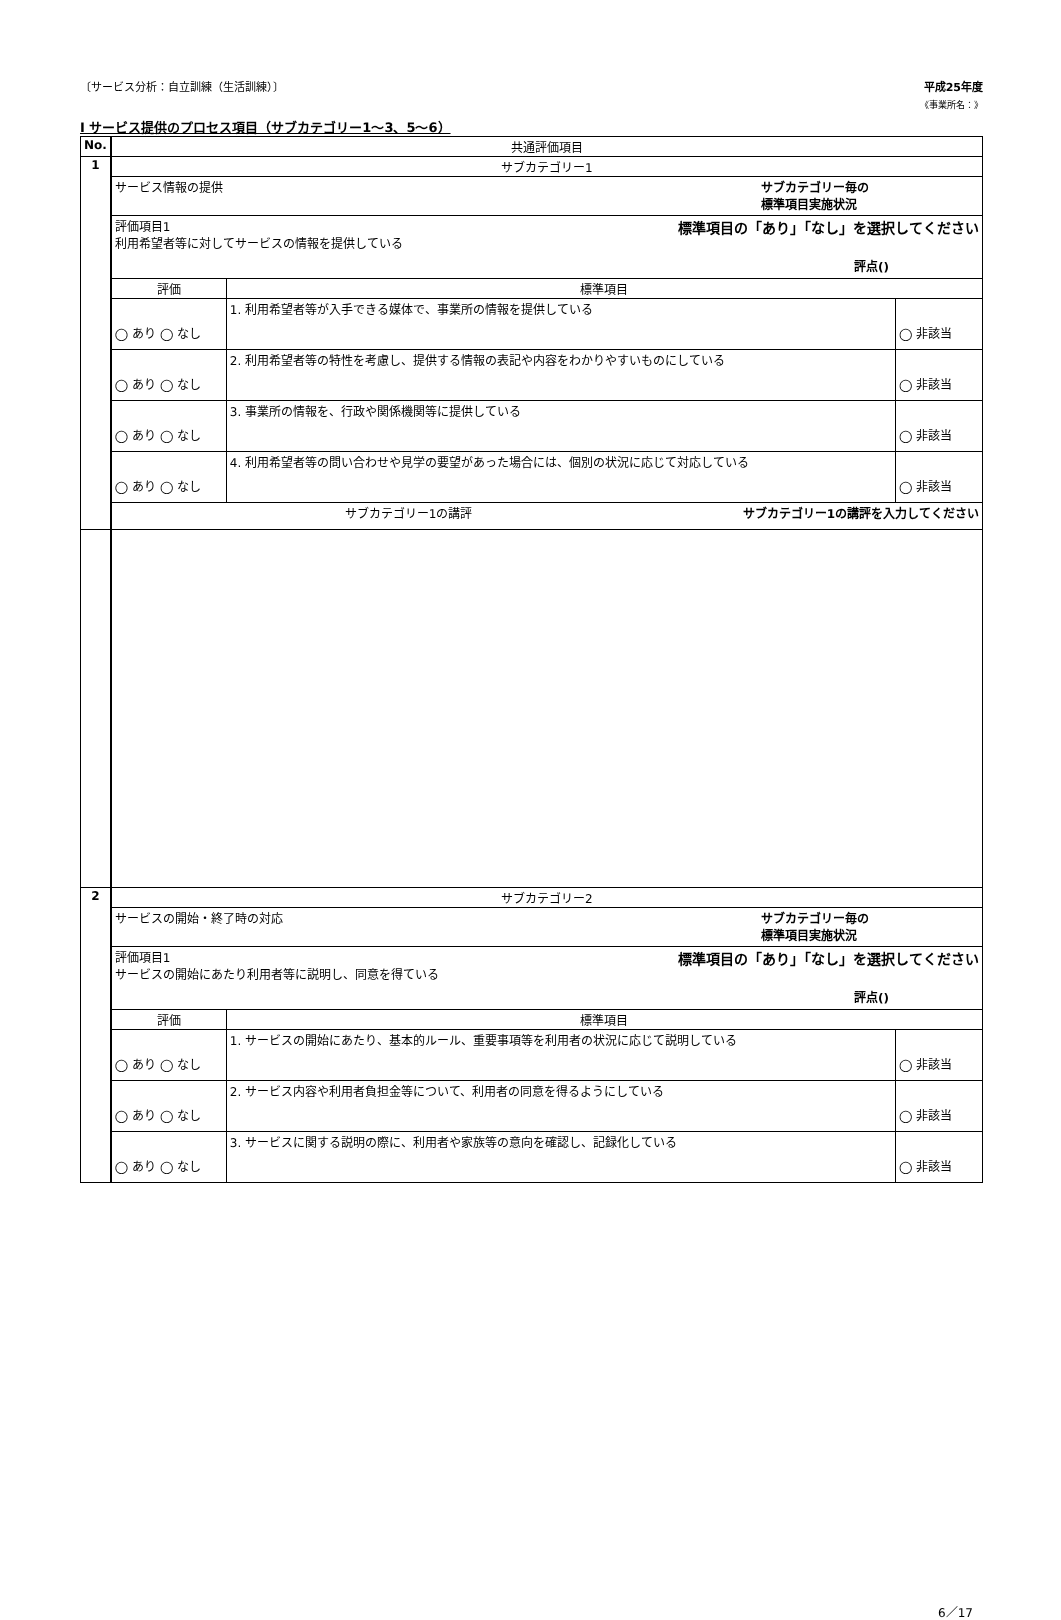〔サービス分析：自立訓練（生活訓練）〕 平成25年度
《事業所名：》
Ⅰ サービス提供のプロセス項目（サブカテゴリー1～3、5～6）
| No. | 共通評価項目 | | |
| --- | --- | --- | --- |
| 1 | サブカテゴリー1 | | |
| | サービス情報の提供 サブカテゴリー毎の 標準項目実施状況 | | |
| | 評価項目1 標準項目の「あり」「なし」を選択してください 利用希望者等に対してサービスの情報を提供している 評点() | | |
| | 評価 | 標準項目 | |
| | ◯ あり ◯ なし | 1. 利用希望者等が入手できる媒体で、事業所の情報を提供している | ◯ 非該当 |
| | ◯ あり ◯ なし | 2. 利用希望者等の特性を考慮し、提供する情報の表記や内容をわかりやすいものにしている | ◯ 非該当 |
| | ◯ あり ◯ なし | 3. 事業所の情報を、行政や関係機関等に提供している | ◯ 非該当 |
| | ◯ あり ◯ なし | 4. 利用希望者等の問い合わせや見学の要望があった場合には、個別の状況に応じて対応している | ◯ 非該当 |
| | サブカテゴリー1の講評 サブカテゴリー1の講評を入力してください | | |
| 2 | サブカテゴリー2 | | |
| | サービスの開始・終了時の対応 サブカテゴリー毎の 標準項目実施状況 | | |
| | 評価項目1 標準項目の「あり」「なし」を選択してください サービスの開始にあたり利用者等に説明し、同意を得ている 評点() | | |
| | 評価 | 標準項目 | |
| | ◯ あり ◯ なし | 1. サービスの開始にあたり、基本的ルール、重要事項等を利用者の状況に応じて説明している | ◯ 非該当 |
| | ◯ あり ◯ なし | 2. サービス内容や利用者負担金等について、利用者の同意を得るようにしている | ◯ 非該当 |
| | ◯ あり ◯ なし | 3. サービスに関する説明の際に、利用者や家族等の意向を確認し、記録化している | ◯ 非該当 |
6／17